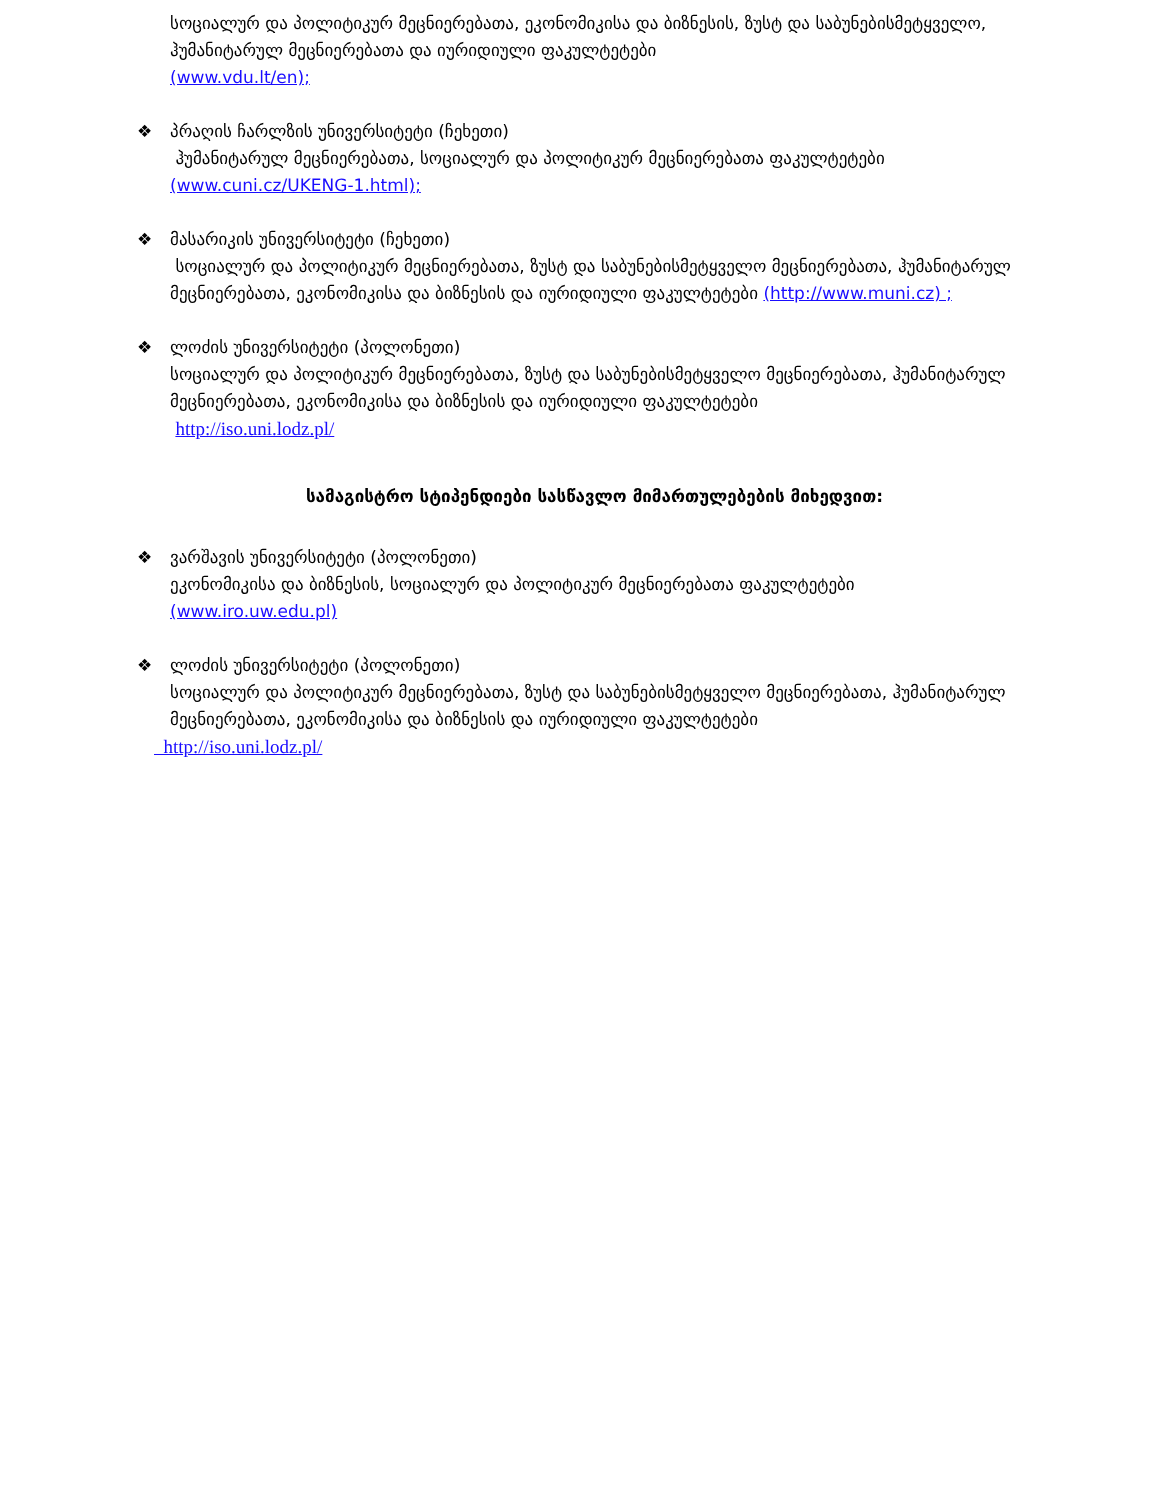სოციალურ და პოლიტიკურ მეცნიერებათა, ეკონომიკისა და ბიზნესის, ზუსტ და საბუნებისმეტყველო, ჰუმანიტარულ მეცნიერებათა და იურიდიული ფაკულტეტები
(www.vdu.lt/en);
❖ პრაღის ჩარლზის უნივერსიტეტი (ჩეხეთი)
ჰუმანიტარულ მეცნიერებათა, სოციალურ და პოლიტიკურ მეცნიერებათა ფაკულტეტები
(www.cuni.cz/UKENG-1.html);
❖ მასარიკის უნივერსიტეტი (ჩეხეთი)
სოციალურ და პოლიტიკურ მეცნიერებათა, ზუსტ და საბუნებისმეტყველო მეცნიერებათა, ჰუმანიტარულ მეცნიერებათა, ეკონომიკისა და ბიზნესის და იურიდიული ფაკულტეტები (http://www.muni.cz) ;
❖ ლოძის უნივერსიტეტი (პოლონეთი)
სოციალურ და პოლიტიკურ მეცნიერებათა, ზუსტ და საბუნებისმეტყველო მეცნიერებათა, ჰუმანიტარულ მეცნიერებათა, ეკონომიკისა და ბიზნესის და იურიდიული ფაკულტეტები
http://iso.uni.lodz.pl/
სამაგისტრო სტიპენდიები სასწავლო მიმართულებების მიხედვით:
❖ ვარშავის უნივერსიტეტი (პოლონეთი)
ეკონომიკისა და ბიზნესის, სოციალურ და პოლიტიკურ მეცნიერებათა ფაკულტეტები
(www.iro.uw.edu.pl)
❖ ლოძის უნივერსიტეტი (პოლონეთი)
სოციალურ და პოლიტიკურ მეცნიერებათა, ზუსტ და საბუნებისმეტყველო მეცნიერებათა, ჰუმანიტარულ მეცნიერებათა, ეკონომიკისა და ბიზნესის და იურიდიული ფაკულტეტები
http://iso.uni.lodz.pl/